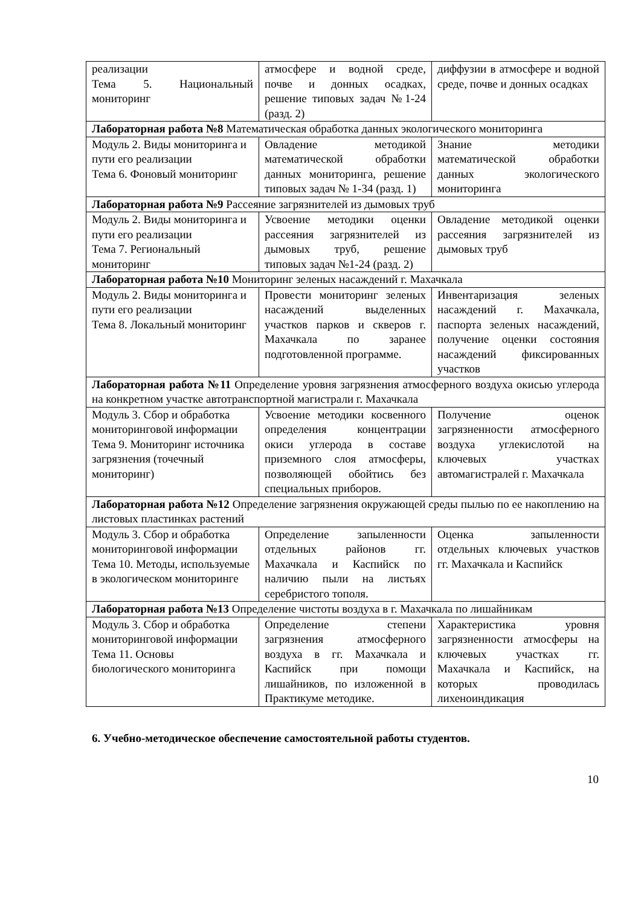| реализации Тема 5. Национальный мониторинг | атмосфере и водной среде, почве и донных осадках, решение типовых задач №1-24 (разд. 2) | диффузии в атмосфере и водной среде, почве и донных осадках |
| Лабораторная работа №8 Математическая обработка данных экологического мониторинга | | |
| Модуль 2. Виды мониторинга и пути его реализации Тема 6. Фоновый мониторинг | Овладение методикой математической обработки данных мониторинга, решение типовых задач № 1-34 (разд. 1) | Знание методики математической обработки данных экологического мониторинга |
| Лабораторная работа №9 Рассеяние загрязнителей из дымовых труб | | |
| Модуль 2. Виды мониторинга и пути его реализации Тема 7. Региональный мониторинг | Усвоение методики оценки рассеяния загрязнителей из дымовых труб, решение типовых задач №1-24 (разд. 2) | Овладение методикой оценки рассеяния загрязнителей из дымовых труб |
| Лабораторная работа №10 Мониторинг зеленых насаждений г. Махачкала | | |
| Модуль 2. Виды мониторинга и пути его реализации Тема 8. Локальный мониторинг | Провести мониторинг зеленых насаждений выделенных участков парков и скверов г. Махачкала по заранее подготовленной программе. | Инвентаризация зеленых насаждений г. Махачкала, паспорта зеленых насаждений, получение оценки состояния насаждений фиксированных участков |
| Лабораторная работа №11 Определение уровня загрязнения атмосферного воздуха окисью углерода на конкретном участке автотранспортной магистрали г. Махачкала | | |
| Модуль 3. Сбор и обработка мониторинговой информации Тема 9. Мониторинг источника загрязнения (точечный мониторинг) | Усвоение методики косвенного определения концентрации окиси углерода в составе приземного слоя атмосферы, позволяющей обойтись без специальных приборов. | Получение оценок загрязненности атмосферного воздуха углекислотой на ключевых участках автомагистралей г. Махачкала |
| Лабораторная работа №12 Определение загрязнения окружающей среды пылью по ее накоплению на листовых пластинках растений | | |
| Модуль 3. Сбор и обработка мониторинговой информации Тема 10. Методы, используемые в экологическом мониторинге | Определение запыленности отдельных районов гг. Махачкала и Каспийск по наличию пыли на листьях серебристого тополя. | Оценка запыленности отдельных ключевых участков гг. Махачкала и Каспийск |
| Лабораторная работа №13 Определение чистоты воздуха в г. Махачкала по лишайникам | | |
| Модуль 3. Сбор и обработка мониторинговой информации Тема 11. Основы биологического мониторинга | Определение степени загрязнения атмосферного воздуха в гг. Махачкала и Каспийск при помощи лишайников, по изложенной в Практикуме методике. | Характеристика уровня загрязненности атмосферы на ключевых участках гг. Махачкала и Каспийск, на которых проводилась лихеноиндикация |
6. Учебно-методическое обеспечение самостоятельной работы студентов.
10